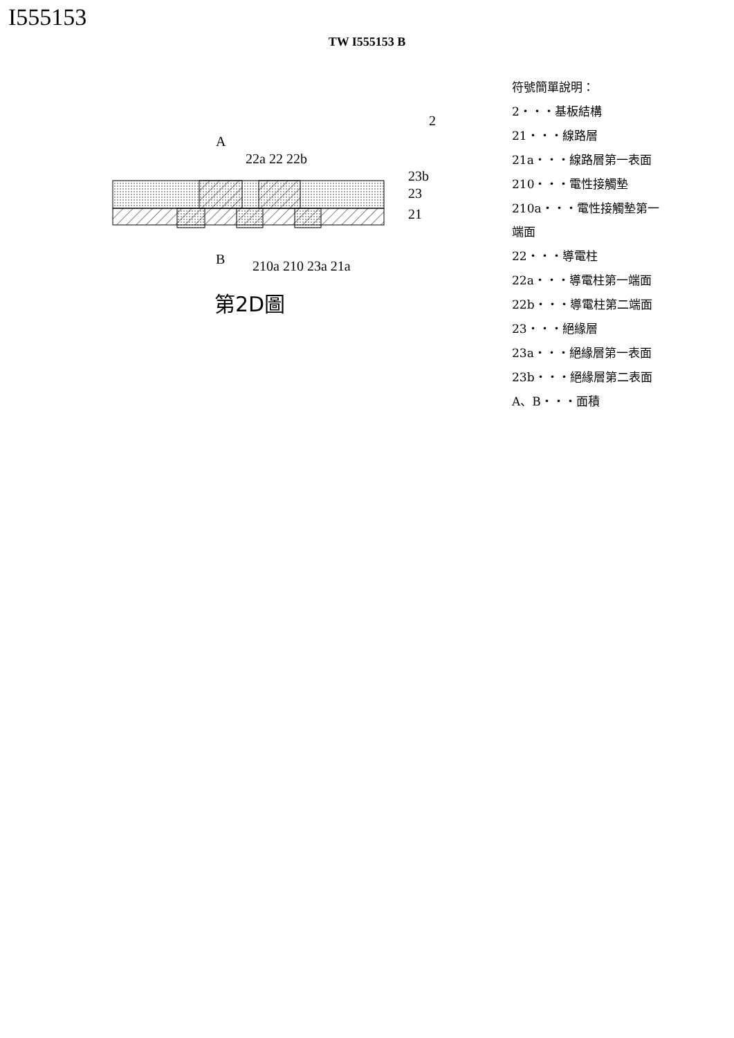I555153
TW I555153 B
A
B
22a 22 22b
2
23b
23
21
210a 210 23a 21a
第2D圖
符號簡單說明：
2・・・基板結構
21・・・線路層
21a・・・線路層第一表面
210・・・電性接觸墊
210a・・・電性接觸墊第一端面
22・・・導電柱
22a・・・導電柱第一端面
22b・・・導電柱第二端面
23・・・絕緣層
23a・・・絕緣層第一表面
23b・・・絕緣層第二表面
A、B・・・面積